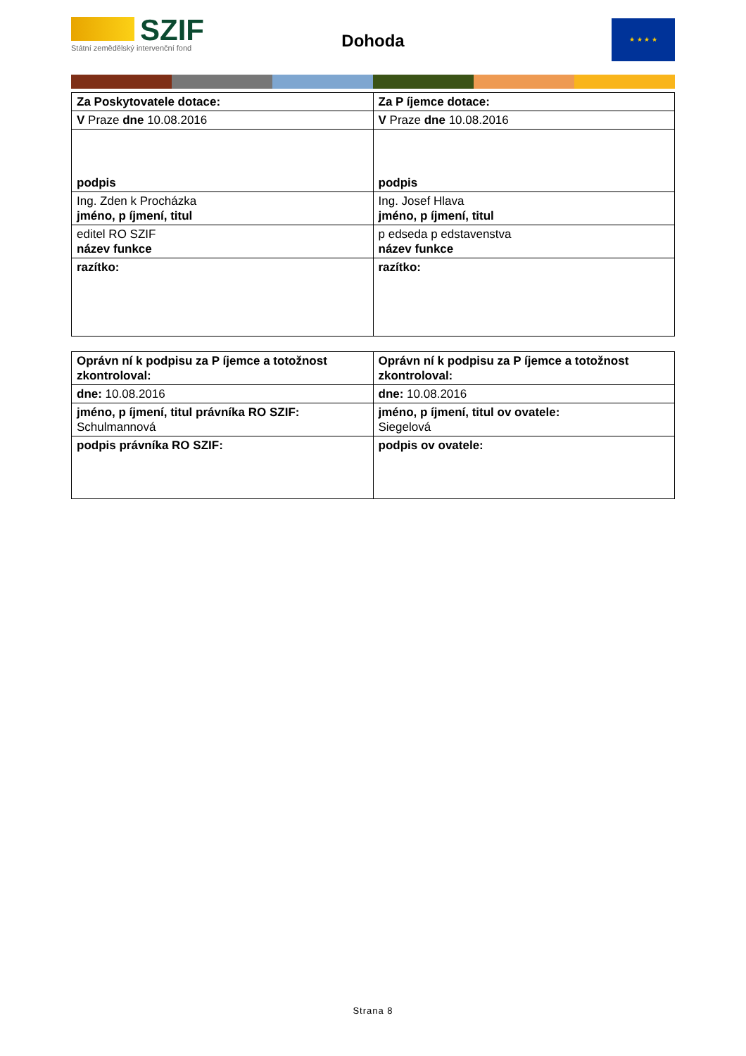SZIF
Státní zemědělský intervenční fond
Dohoda
★ ★ ★ ★
| Za Poskytovatele dotace: | Za P íjemce dotace: |
| V Praze dne 10.08.2016 | V Praze dne 10.08.2016 |
| podpis | podpis |
| Ing. Zden k Procházka jméno, p íjmení, titul | Ing. Josef Hlava jméno, p íjmení, titul |
| editel RO SZIF název funkce | p edseda p edstavenstva název funkce |
| razítko: | razítko: |
| Oprávn ní k podpisu za P íjemce a totožnost zkontroloval: | Oprávn ní k podpisu za P íjemce a totožnost zkontroloval: |
| dne: 10.08.2016 | dne: 10.08.2016 |
| jméno, p íjmení, titul právníka RO SZIF: Schulmannová | jméno, p íjmení, titul ov ovatele: Siegelová |
| podpis právníka RO SZIF: | podpis ov ovatele: |
Strana 8